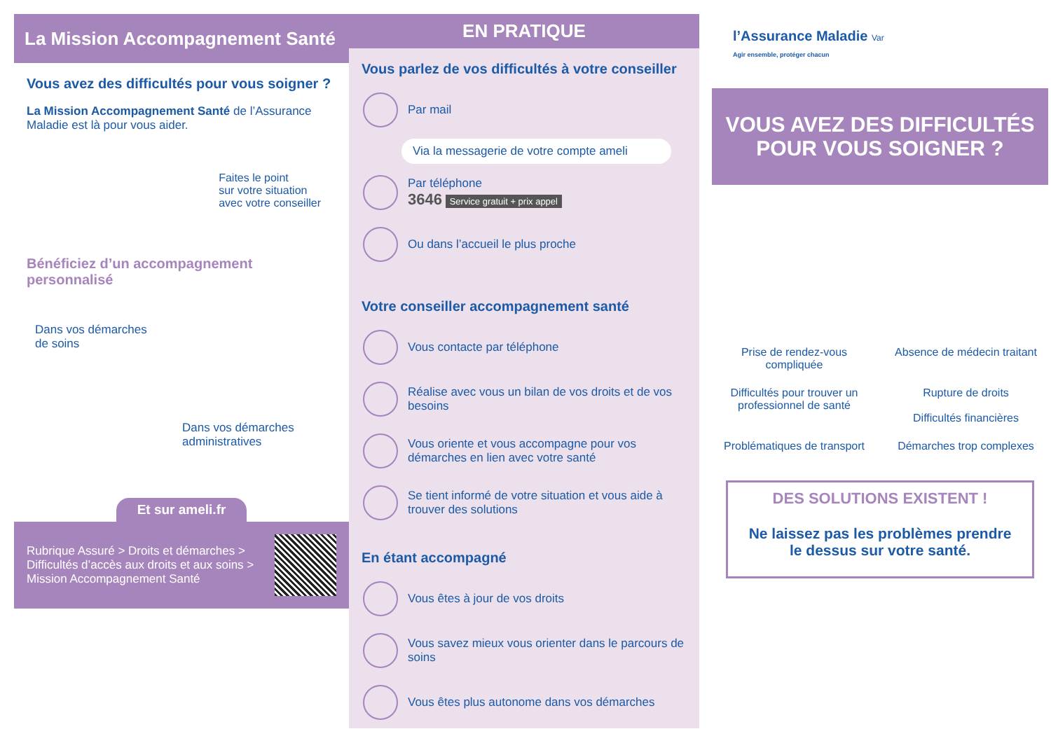La Mission Accompagnement Santé
Vous avez des difficultés pour vous soigner ?
La Mission Accompagnement Santé de l’Assurance Maladie est là pour vous aider.
Faites le point
sur votre situation
avec votre conseiller
Bénéficiez d’un accompagnement personnalisé
Dans vos démarches
de soins
Dans vos démarches
administratives
Et sur ameli.fr
Rubrique Assuré > Droits et démarches > Difficultés d’accès aux droits et aux soins > Mission Accompagnement Santé
EN PRATIQUE
Vous parlez de vos difficultés à votre conseiller
Par mail
Via la messagerie de votre compte ameli
Par téléphone
3646 Service gratuit + prix appel
Ou dans l’accueil le plus proche
Votre conseiller accompagnement santé
Vous contacte par téléphone
Réalise avec vous un bilan de vos droits et de vos besoins
Vous oriente et vous accompagne pour vos démarches en lien avec votre santé
Se tient informé de votre situation et vous aide à trouver des solutions
En étant accompagné
Vous êtes à jour de vos droits
Vous savez mieux vous orienter dans le parcours de soins
Vous êtes plus autonome dans vos démarches
l’Assurance Maladie Var
Agir ensemble, protéger chacun
VOUS AVEZ DES DIFFICULTÉS POUR VOUS SOIGNER ?
Prise de rendez-vous compliquée
Absence de médecin traitant
Difficultés pour trouver un professionnel de santé
Rupture de droits
Difficultés financières
Problématiques de transport
Démarches trop complexes
DES SOLUTIONS EXISTENT !
Ne laissez pas les problèmes prendre le dessus sur votre santé.